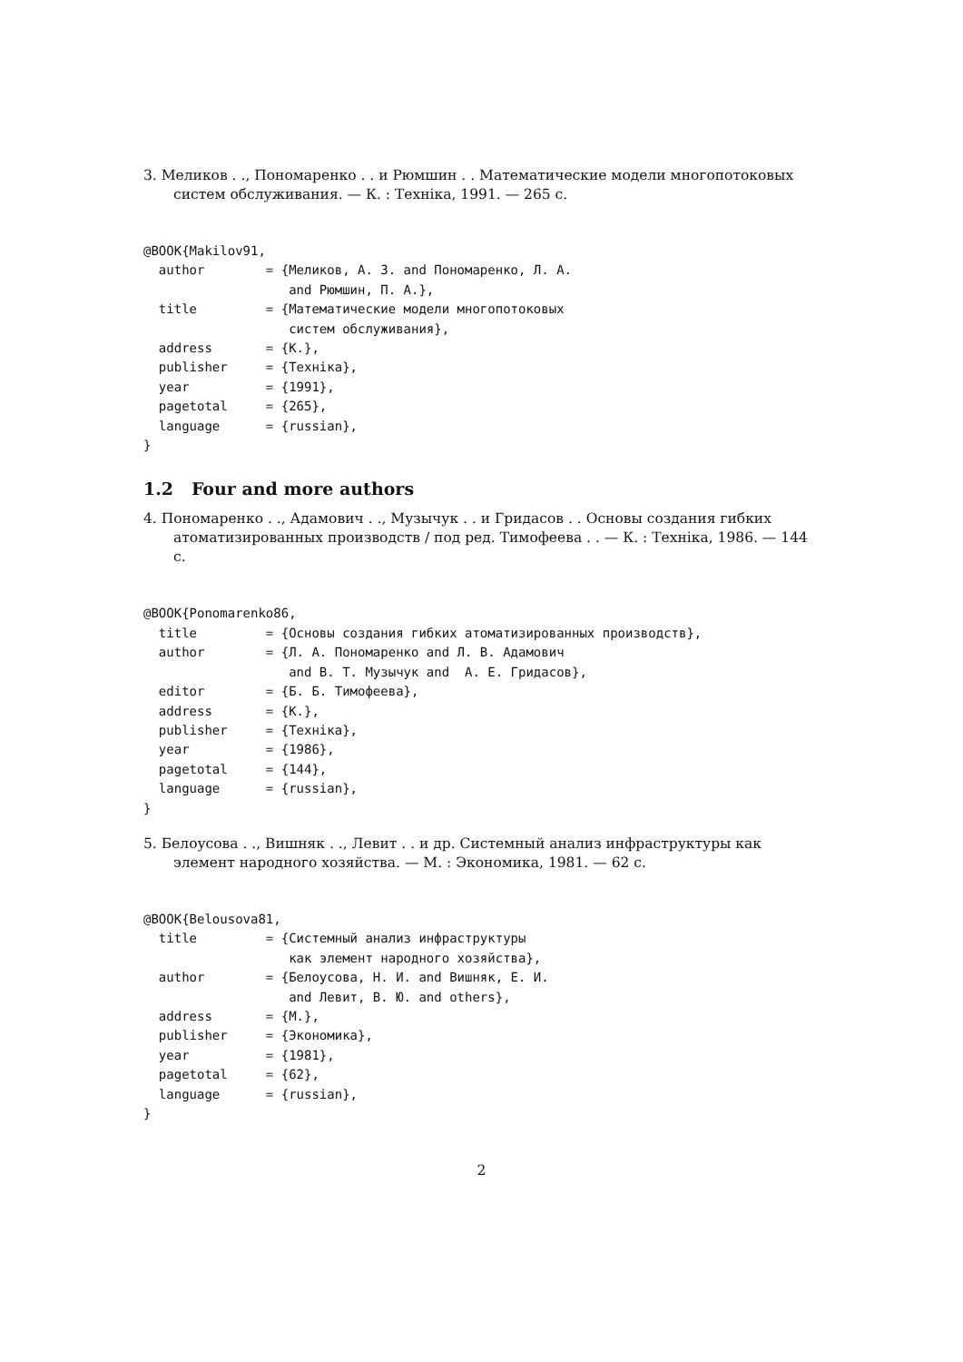3. Меликов . ., Пономаренко . . и Рюмшин . . Математические модели многопотоковых систем обслуживания. — К. : Техніка, 1991. — 265 с.
@BOOK{Makilov91,
  author        = {Меликов, А. З. and Пономаренко, Л. А.
                   and Рюмшин, П. А.},
  title         = {Математические модели многопотоковых
                   систем обслуживания},
  address       = {К.},
  publisher     = {Техніка},
  year          = {1991},
  pagetotal     = {265},
  language      = {russian},
}
1.2 Four and more authors
4. Пономаренко . ., Адамович . ., Музычук . . и Гридасов . . Основы создания гибких атоматизированных производств / под ред. Тимофеева . . — К. : Техніка, 1986. — 144 с.
@BOOK{Ponomarenko86,
  title         = {Основы создания гибких атоматизированных производств},
  author        = {Л. А. Пономаренко and Л. В. Адамович
                   and В. Т. Музычук and  А. Е. Гридасов},
  editor        = {Б. Б. Тимофеева},
  address       = {К.},
  publisher     = {Техніка},
  year          = {1986},
  pagetotal     = {144},
  language      = {russian},
}
5. Белоусова . ., Вишняк . ., Левит . . и др. Системный анализ инфраструктуры как элемент народного хозяйства. — М. : Экономика, 1981. — 62 с.
@BOOK{Belousova81,
  title         = {Системный анализ инфраструктуры
                   как элемент народного хозяйства},
  author        = {Белоусова, Н. И. and Вишняк, Е. И.
                   and Левит, В. Ю. and others},
  address       = {М.},
  publisher     = {Экономика},
  year          = {1981},
  pagetotal     = {62},
  language      = {russian},
}
2